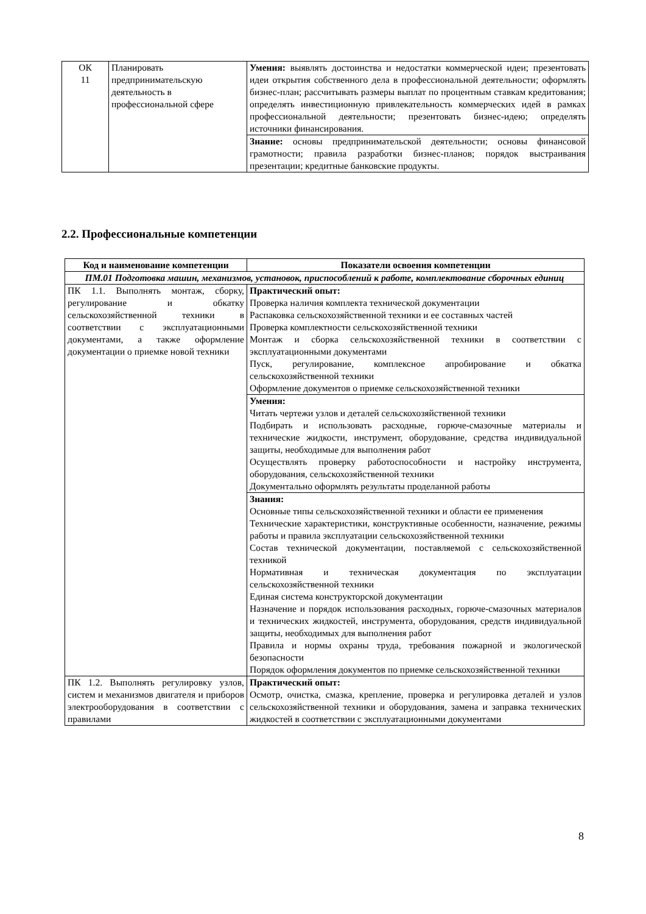| ОК 11 | Планировать предпринимательскую деятельность в профессиональной сфере | Умения: выявлять достоинства и недостатки коммерческой идеи; презентовать идеи открытия собственного дела в профессиональной деятельности; оформлять бизнес-план; рассчитывать размеры выплат по процентным ставкам кредитования; определять инвестиционную привлекательность коммерческих идей в рамках профессиональной деятельности; презентовать бизнес-идею; определять источники финансирования. |
| | | Знание: основы предпринимательской деятельности; основы финансовой грамотности; правила разработки бизнес-планов; порядок выстраивания презентации; кредитные банковские продукты. |
2.2. Профессиональные компетенции
| Код и наименование компетенции | Показатели освоения компетенции |
| --- | --- |
| ПМ.01 Подготовка машин, механизмов, установок, приспособлений к работе, комплектование сборочных единиц | |
| ПК 1.1. Выполнять монтаж, сборку, регулирование и обкатку сельскохозяйственной техники в соответствии с эксплуатационными документами, а также оформление документации о приемке новой техники | Практический опыт: Проверка наличия комплекта технической документации Распаковка сельскохозяйственной техники и ее составных частей Проверка комплектности сельскохозяйственной техники Монтаж и сборка сельскохозяйственной техники в соответствии с эксплуатационными документами Пуск, регулирование, комплексное апробирование и обкатка сельскохозяйственной техники Оформление документов о приемке сельскохозяйственной техники |
| | Умения: Читать чертежи узлов и деталей сельскохозяйственной техники Подбирать и использовать расходные, горюче-смазочные материалы и технические жидкости, инструмент, оборудование, средства индивидуальной защиты, необходимые для выполнения работ Осуществлять проверку работоспособности и настройку инструмента, оборудования, сельскохозяйственной техники Документально оформлять результаты проделанной работы |
| | Знания: Основные типы сельскохозяйственной техники и области ее применения Технические характеристики, конструктивные особенности, назначение, режимы работы и правила эксплуатации сельскохозяйственной техники Состав технической документации, поставляемой с сельскохозяйственной техникой Нормативная и техническая документация по эксплуатации сельскохозяйственной техники Единая система конструкторской документации Назначение и порядок использования расходных, горюче-смазочных материалов и технических жидкостей, инструмента, оборудования, средств индивидуальной защиты, необходимых для выполнения работ Правила и нормы охраны труда, требования пожарной и экологической безопасности Порядок оформления документов по приемке сельскохозяйственной техники |
| ПК 1.2. Выполнять регулировку узлов, систем и механизмов двигателя и приборов электрооборудования в соответствии с правилами | Практический опыт: Осмотр, очистка, смазка, крепление, проверка и регулировка деталей и узлов сельскохозяйственной техники и оборудования, замена и заправка технических жидкостей в соответствии с эксплуатационными документами |
8